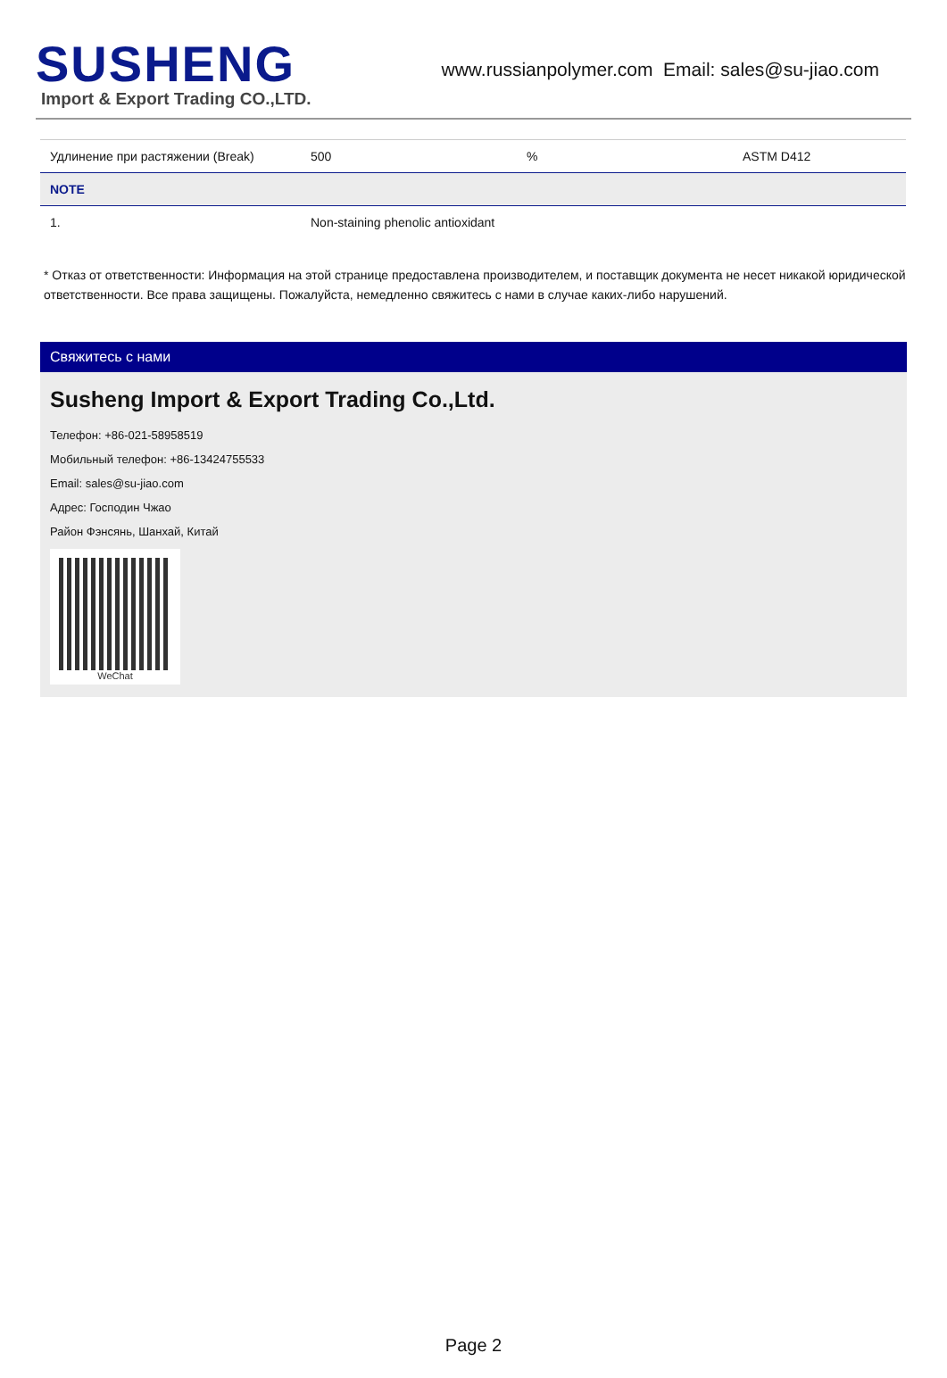SUSHENG
Import & Export Trading CO.,LTD.
www.russianpolymer.com Email: sales@su-jiao.com
| Удлинение при растяжении (Break) | 500 | % | ASTM D412 |
| NOTE | | | |
| 1. | Non-staining phenolic antioxidant | | |
* Отказ от ответственности: Информация на этой странице предоставлена производителем, и поставщик документа не несет никакой юридической ответственности. Все права защищены. Пожалуйста, немедленно свяжитесь с нами в случае каких-либо нарушений.
Свяжитесь с нами
Susheng Import & Export Trading Co.,Ltd.
Телефон: +86-021-58958519
Мобильный телефон: +86-13424755533
Email: sales@su-jiao.com
Адрес: Господин Чжао
Район Фэнсянь, Шанхай, Китай
WeChat
Page 2